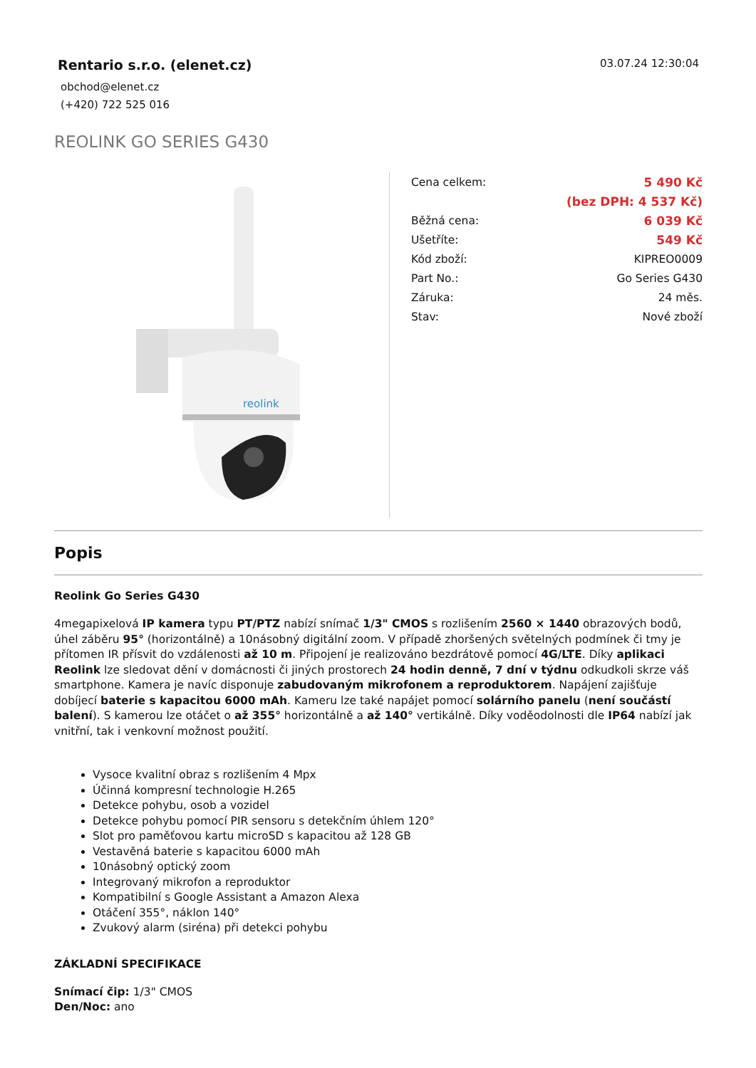Rentario s.r.o. (elenet.cz)
obchod@elenet.cz
(+420) 722 525 016
03.07.24 12:30:04
REOLINK GO SERIES G430
reolink
| Cena celkem: | 5 490 Kč |
| | (bez DPH: 4 537 Kč) |
| Běžná cena: | 6 039 Kč |
| Ušetříte: | 549 Kč |
| Kód zboží: | KIPREO0009 |
| Part No.: | Go Series G430 |
| Záruka: | 24 měs. |
| Stav: | Nové zboží |
Popis
Reolink Go Series G430
4megapixelová IP kamera typu PT/PTZ nabízí snímač 1/3" CMOS s rozlišením 2560 × 1440 obrazových bodů, úhel záběru 95° (horizontálně) a 10násobný digitální zoom. V případě zhoršených světelných podmínek či tmy je přítomen IR přísvit do vzdálenosti až 10 m. Připojení je realizováno bezdrátově pomocí 4G/LTE. Díky aplikaci Reolink lze sledovat dění v domácnosti či jiných prostorech 24 hodin denně, 7 dní v týdnu odkudkoli skrze váš smartphone. Kamera je navíc disponuje zabudovaným mikrofonem a reproduktorem. Napájení zajišťuje dobíjecí baterie s kapacitou 6000 mAh. Kameru lze také napájet pomocí solárního panelu (není součástí balení). S kamerou lze otáčet o až 355° horizontálně a až 140° vertikálně. Díky voděodolnosti dle IP64 nabízí jak vnitřní, tak i venkovní možnost použití.
Vysoce kvalitní obraz s rozlišením 4 Mpx
Účinná kompresní technologie H.265
Detekce pohybu, osob a vozidel
Detekce pohybu pomocí PIR sensoru s detekčním úhlem 120°
Slot pro paměťovou kartu microSD s kapacitou až 128 GB
Vestavěná baterie s kapacitou 6000 mAh
10násobný optický zoom
Integrovaný mikrofon a reproduktor
Kompatibilní s Google Assistant a Amazon Alexa
Otáčení 355°, náklon 140°
Zvukový alarm (siréna) při detekci pohybu
ZÁKLADNÍ SPECIFIKACE
Snímací čip: 1/3" CMOS
Den/Noc: ano